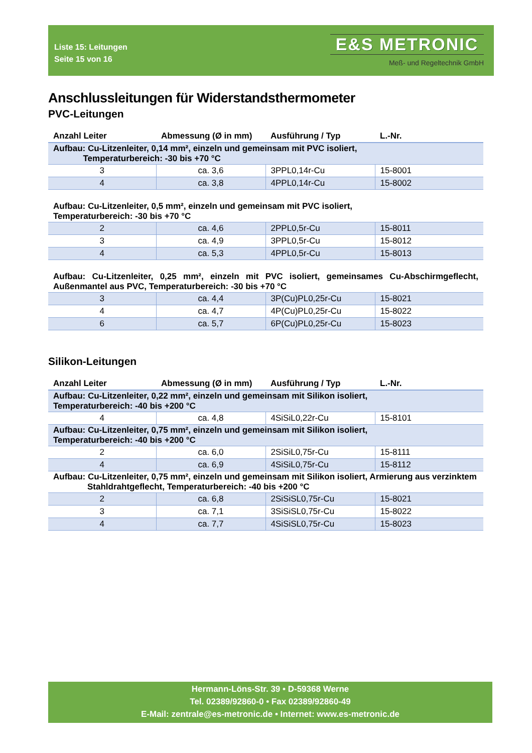Liste 15: Leitungen
Seite 15 von 16
E&S METRONIC
Meß- und Regeltechnik GmbH
Anschlussleitungen für Widerstandsthermometer
PVC-Leitungen
| Anzahl Leiter | Abmessung (Ø in mm) | Ausführung / Typ | L.-Nr. |
| --- | --- | --- | --- |
| Aufbau: Cu-Litzenleiter, 0,14 mm², einzeln und gemeinsam mit PVC isoliert, Temperaturbereich: -30 bis +70 °C | | | |
| 3 | ca. 3,6 | 3PPL0,14r-Cu | 15-8001 |
| 4 | ca. 3,8 | 4PPL0,14r-Cu | 15-8002 |
| Aufbau: Cu-Litzenleiter, 0,5 mm², einzeln und gemeinsam mit PVC isoliert, Temperaturbereich: -30 bis +70 °C | | | |
| 2 | ca. 4,6 | 2PPL0,5r-Cu | 15-8011 |
| 3 | ca. 4,9 | 3PPL0,5r-Cu | 15-8012 |
| 4 | ca. 5,3 | 4PPL0,5r-Cu | 15-8013 |
| Aufbau: Cu-Litzenleiter, 0,25 mm², einzeln mit PVC isoliert, gemeinsames Cu-Abschirmgeflecht, Außenmantel aus PVC, Temperaturbereich: -30 bis +70 °C | | | |
| 3 | ca. 4,4 | 3P(Cu)PL0,25r-Cu | 15-8021 |
| 4 | ca. 4,7 | 4P(Cu)PL0,25r-Cu | 15-8022 |
| 6 | ca. 5,7 | 6P(Cu)PL0,25r-Cu | 15-8023 |
Silikon-Leitungen
| Anzahl Leiter | Abmessung (Ø in mm) | Ausführung / Typ | L.-Nr. |
| --- | --- | --- | --- |
| Aufbau: Cu-Litzenleiter, 0,22 mm², einzeln und gemeinsam mit Silikon isoliert, Temperaturbereich: -40 bis +200 °C | | | |
| 4 | ca. 4,8 | 4SiSiL0,22r-Cu | 15-8101 |
| Aufbau: Cu-Litzenleiter, 0,75 mm², einzeln und gemeinsam mit Silikon isoliert, Temperaturbereich: -40 bis +200 °C | | | |
| 2 | ca. 6,0 | 2SiSiL0,75r-Cu | 15-8111 |
| 4 | ca. 6,9 | 4SiSiL0,75r-Cu | 15-8112 |
| Aufbau: Cu-Litzenleiter, 0,75 mm², einzeln und gemeinsam mit Silikon isoliert, Armierung aus verzinktem Stahldrahtgeflecht, Temperaturbereich: -40 bis +200 °C | | | |
| 2 | ca. 6,8 | 2SiSiSL0,75r-Cu | 15-8021 |
| 3 | ca. 7,1 | 3SiSiSL0,75r-Cu | 15-8022 |
| 4 | ca. 7,7 | 4SiSiSL0,75r-Cu | 15-8023 |
Hermann-Löns-Str. 39 • D-59368 Werne
Tel. 02389/92860-0 • Fax 02389/92860-49
E-Mail: zentrale@es-metronic.de • Internet: www.es-metronic.de